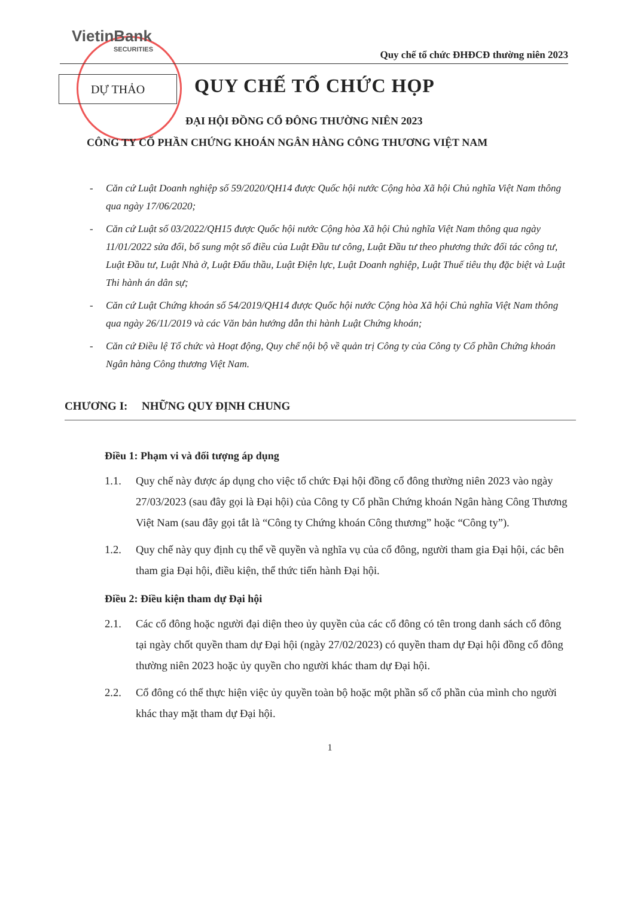VietinBank
SECURITIES
Quy chế tổ chức ĐHĐCĐ thường niên 2023
DỰ THẢO QUY CHẾ TỔ CHỨC HỌP
ĐẠI HỘI ĐỒNG CỔ ĐÔNG THƯỜNG NIÊN 2023
CÔNG TY CỔ PHẦN CHỨNG KHOÁN NGÂN HÀNG CÔNG THƯƠNG VIỆT NAM
- Căn cứ Luật Doanh nghiệp số 59/2020/QH14 được Quốc hội nước Cộng hòa Xã hội Chủ nghĩa Việt Nam thông qua ngày 17/06/2020;
- Căn cứ Luật số 03/2022/QH15 được Quốc hội nước Cộng hòa Xã hội Chủ nghĩa Việt Nam thông qua ngày 11/01/2022 sửa đổi, bổ sung một số điều của Luật Đầu tư công, Luật Đầu tư theo phương thức đối tác công tư, Luật Đầu tư, Luật Nhà ở, Luật Đấu thầu, Luật Điện lực, Luật Doanh nghiệp, Luật Thuế tiêu thụ đặc biệt và Luật Thi hành án dân sự;
- Căn cứ Luật Chứng khoán số 54/2019/QH14 được Quốc hội nước Cộng hòa Xã hội Chủ nghĩa Việt Nam thông qua ngày 26/11/2019 và các Văn bản hướng dẫn thi hành Luật Chứng khoán;
- Căn cứ Điều lệ Tổ chức và Hoạt động, Quy chế nội bộ về quản trị Công ty của Công ty Cổ phần Chứng khoán Ngân hàng Công thương Việt Nam.
CHƯƠNG I: NHỮNG QUY ĐỊNH CHUNG
Điều 1: Phạm vi và đối tượng áp dụng
1.1. Quy chế này được áp dụng cho việc tổ chức Đại hội đồng cổ đông thường niên 2023 vào ngày 27/03/2023 (sau đây gọi là Đại hội) của Công ty Cổ phần Chứng khoán Ngân hàng Công Thương Việt Nam (sau đây gọi tắt là “Công ty Chứng khoán Công thương” hoặc “Công ty”).
1.2. Quy chế này quy định cụ thể về quyền và nghĩa vụ của cổ đông, người tham gia Đại hội, các bên tham gia Đại hội, điều kiện, thể thức tiến hành Đại hội.
Điều 2: Điều kiện tham dự Đại hội
2.1. Các cổ đông hoặc người đại diện theo ủy quyền của các cổ đông có tên trong danh sách cổ đông tại ngày chốt quyền tham dự Đại hội (ngày 27/02/2023) có quyền tham dự Đại hội đồng cổ đông thường niên 2023 hoặc ủy quyền cho người khác tham dự Đại hội.
2.2. Cổ đông có thể thực hiện việc ủy quyền toàn bộ hoặc một phần số cổ phần của mình cho người khác thay mặt tham dự Đại hội.
1